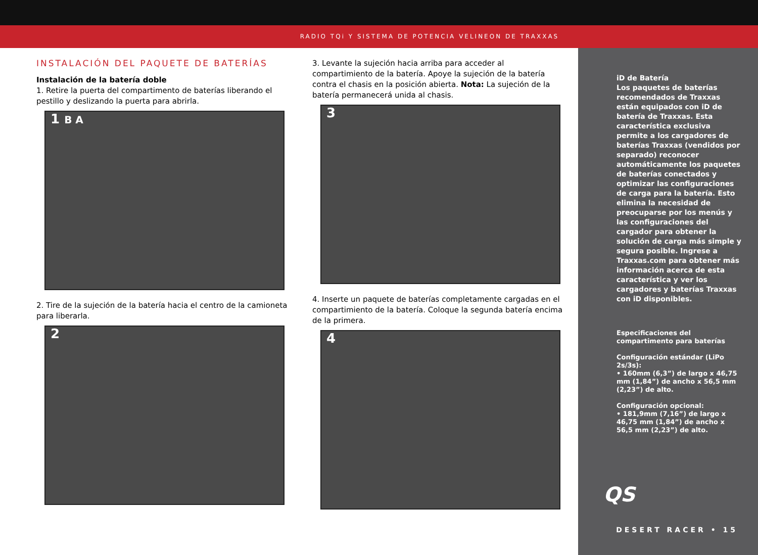RADIO TQi Y SISTEMA DE POTENCIA VELINEON DE TRAXXAS
INSTALACIÓN DEL PAQUETE DE BATERÍAS
Instalación de la batería doble
1. Retire la puerta del compartimento de baterías liberando el pestillo y deslizando la puerta para abrirla.
1 B A
2. Tire de la sujeción de la batería hacia el centro de la camioneta para liberarla.
2
3. Levante la sujeción hacia arriba para acceder al compartimiento de la batería. Apoye la sujeción de la batería contra el chasis en la posición abierta. Nota: La sujeción de la batería permanecerá unida al chasis.
3
4. Inserte un paquete de baterías completamente cargadas en el compartimiento de la batería. Coloque la segunda batería encima de la primera.
4
iD de Batería
Los paquetes de baterías recomendados de Traxxas están equipados con iD de batería de Traxxas. Esta característica exclusiva permite a los cargadores de baterías Traxxas (vendidos por separado) reconocer automáticamente los paquetes de baterías conectados y optimizar las configuraciones de carga para la batería. Esto elimina la necesidad de preocuparse por los menús y las configuraciones del cargador para obtener la solución de carga más simple y segura posible. Ingrese a Traxxas.com para obtener más información acerca de esta característica y ver los cargadores y baterías Traxxas con iD disponibles.
Especificaciones del compartimento para baterías
Configuración estándar (LiPo 2s/3s):
• 160mm (6,3”) de largo x 46,75 mm (1,84”) de ancho x 56,5 mm (2,23”) de alto.
Configuración opcional:
• 181,9mm (7,16”) de largo x 46,75 mm (1,84”) de ancho x 56,5 mm (2,23”) de alto.
QS
DESERT RACER • 15